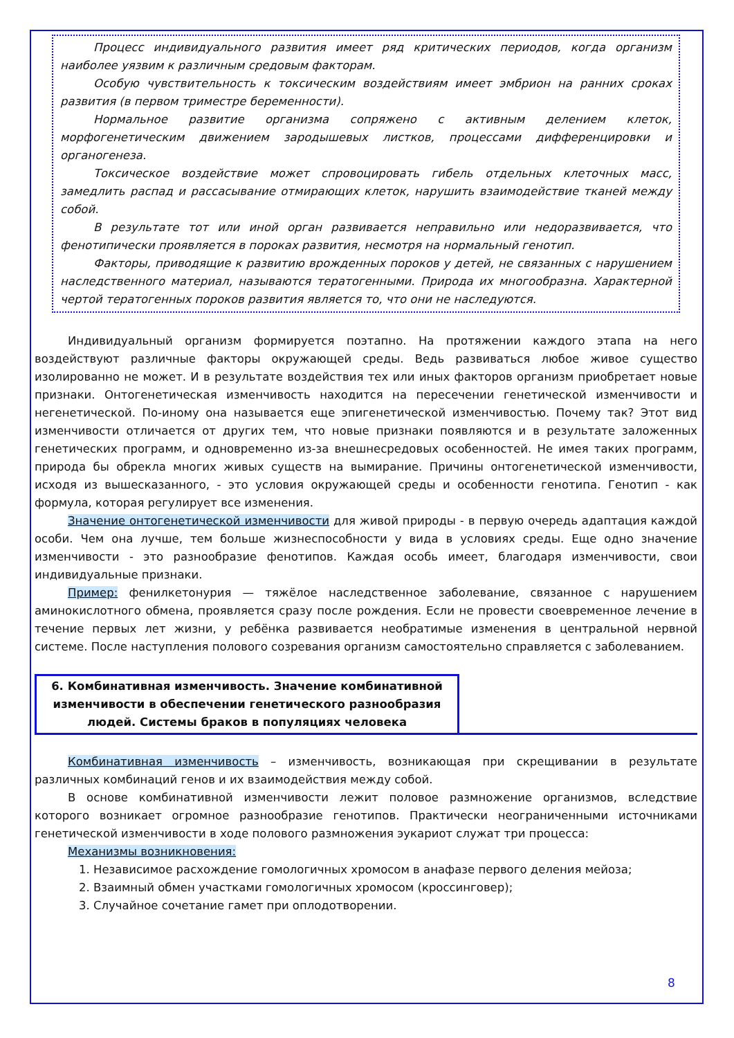Процесс индивидуального развития имеет ряд критических периодов, когда организм наиболее уязвим к различным средовым факторам.
Особую чувствительность к токсическим воздействиям имеет эмбрион на ранних сроках развития (в первом триместре беременности).
Нормальное развитие организма сопряжено с активным делением клеток, морфогенетическим движением зародышевых листков, процессами дифференцировки и органогенеза.
Токсическое воздействие может спровоцировать гибель отдельных клеточных масс, замедлить распад и рассасывание отмирающих клеток, нарушить взаимодействие тканей между собой.
В результате тот или иной орган развивается неправильно или недоразвивается, что фенотипически проявляется в пороках развития, несмотря на нормальный генотип.
Факторы, приводящие к развитию врожденных пороков у детей, не связанных с нарушением наследственного материал, называются тератогенными. Природа их многообразна. Характерной чертой тератогенных пороков развития является то, что они не наследуются.
Индивидуальный организм формируется поэтапно. На протяжении каждого этапа на него воздействуют различные факторы окружающей среды. Ведь развиваться любое живое существо изолированно не может. И в результате воздействия тех или иных факторов организм приобретает новые признаки. Онтогенетическая изменчивость находится на пересечении генетической изменчивости и негенетической. По-иному она называется еще эпигенетической изменчивостью. Почему так? Этот вид изменчивости отличается от других тем, что новые признаки появляются и в результате заложенных генетических программ, и одновременно из-за внешнесредовых особенностей. Не имея таких программ, природа бы обрекла многих живых существ на вымирание. Причины онтогенетической изменчивости, исходя из вышесказанного, - это условия окружающей среды и особенности генотипа. Генотип - как формула, которая регулирует все изменения.
Значение онтогенетической изменчивости для живой природы - в первую очередь адаптация каждой особи. Чем она лучше, тем больше жизнеспособности у вида в условиях среды. Еще одно значение изменчивости - это разнообразие фенотипов. Каждая особь имеет, благодаря изменчивости, свои индивидуальные признаки.
Пример: фенилкетонурия — тяжёлое наследственное заболевание, связанное с нарушением аминокислотного обмена, проявляется сразу после рождения. Если не провести своевременное лечение в течение первых лет жизни, у ребёнка развивается необратимые изменения в центральной нервной системе. После наступления полового созревания организм самостоятельно справляется с заболеванием.
6. Комбинативная изменчивость. Значение комбинативной изменчивости в обеспечении генетического разнообразия людей. Системы браков в популяциях человека
Комбинативная изменчивость – изменчивость, возникающая при скрещивании в результате различных комбинаций генов и их взаимодействия между собой.
В основе комбинативной изменчивости лежит половое размножение организмов, вследствие которого возникает огромное разнообразие генотипов. Практически неограниченными источниками генетической изменчивости в ходе полового размножения эукариот служат три процесса:
Механизмы возникновения:
1. Независимое расхождение гомологичных хромосом в анафазе первого деления мейоза;
2. Взаимный обмен участками гомологичных хромосом (кроссинговер);
3. Случайное сочетание гамет при оплодотворении.
8